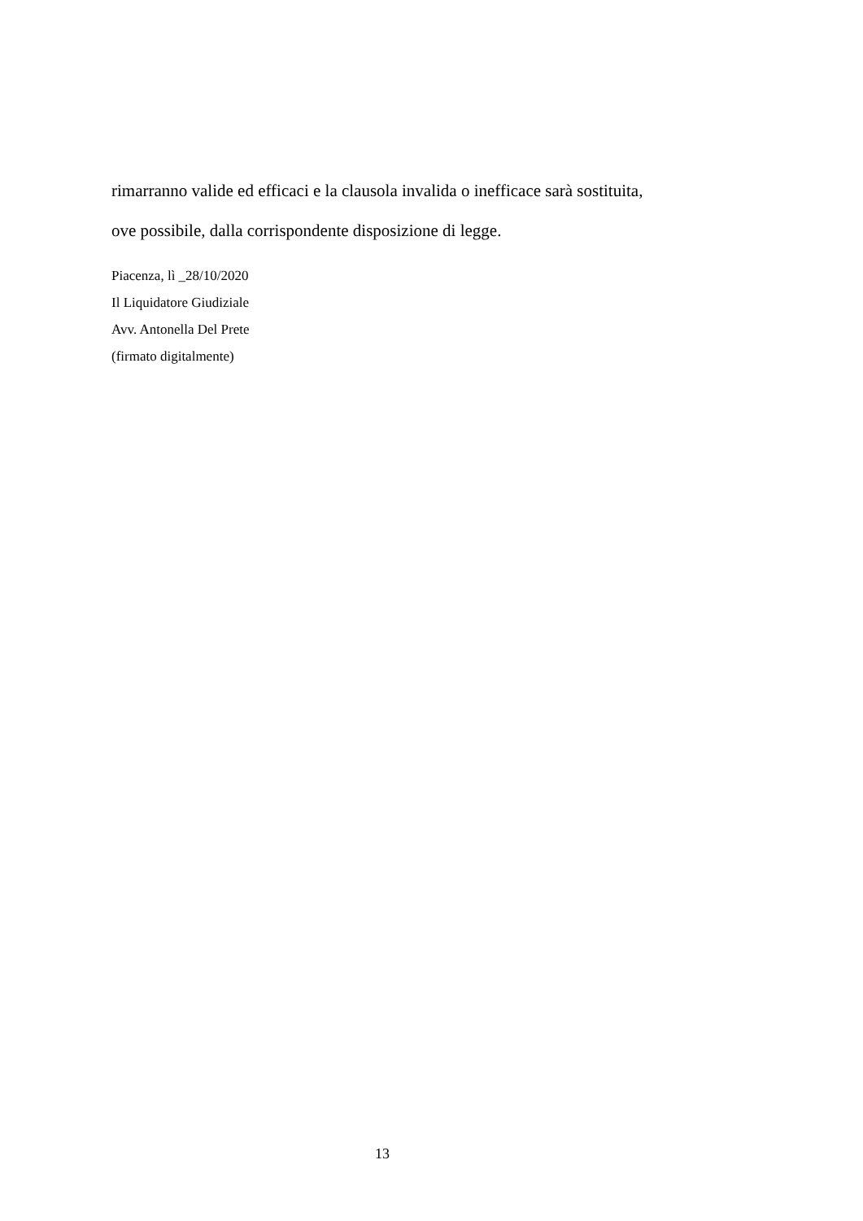rimarranno valide ed efficaci e la clausola invalida o inefficace sarà sostituita,
ove possibile, dalla corrispondente disposizione di legge.
Piacenza, lì _28/10/2020
Il Liquidatore Giudiziale
Avv. Antonella Del Prete
(firmato digitalmente)
13